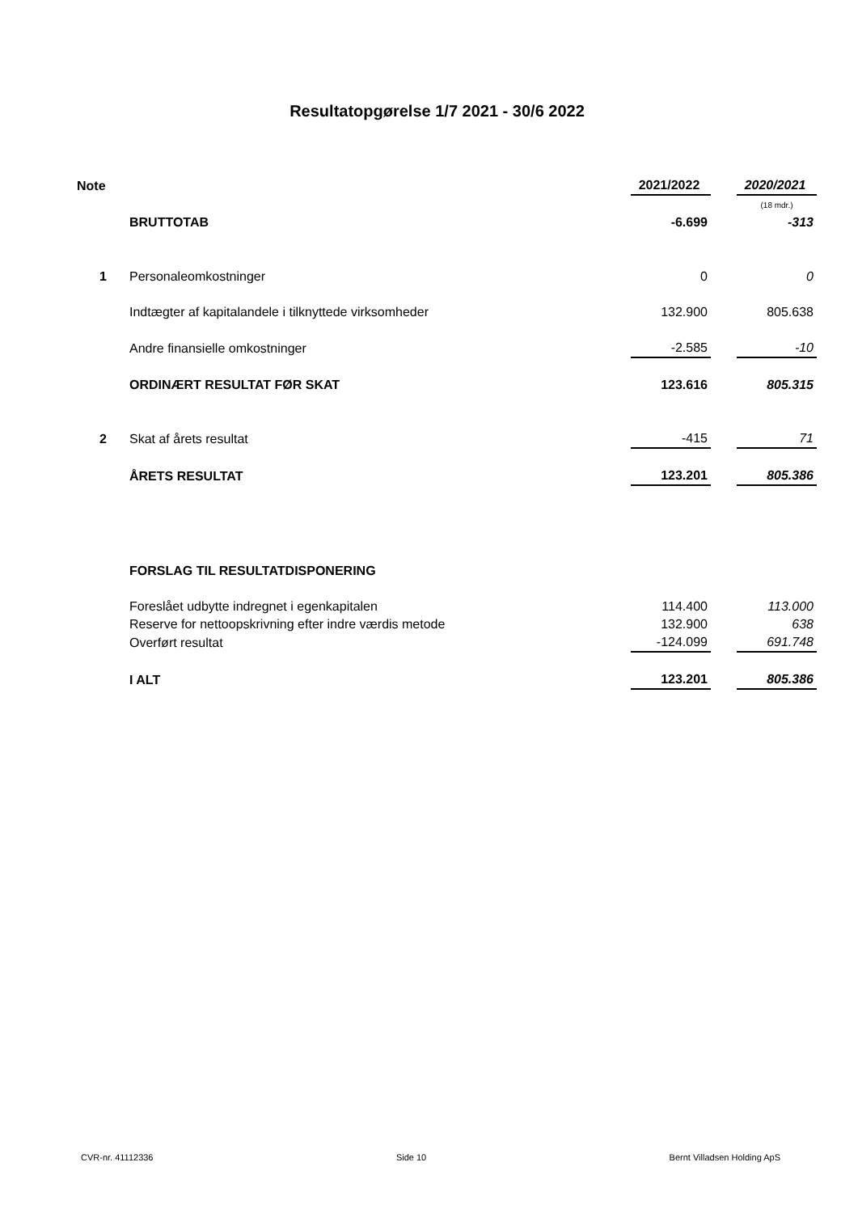Resultatopgørelse 1/7 2021 - 30/6 2022
| Note | | 2021/2022 | | 2020/2021 |
| | | | | (18 mdr.) |
| | BRUTTOTAB | -6.699 | | -313 |
| 1 | Personaleomkostninger | 0 | | 0 |
| | Indtægter af kapitalandele i tilknyttede virksomheder | 132.900 | | 805.638 |
| | Andre finansielle omkostninger | -2.585 | | -10 |
| | ORDINÆRT RESULTAT FØR SKAT | 123.616 | | 805.315 |
| 2 | Skat af årets resultat | -415 | | 71 |
| | ÅRETS RESULTAT | 123.201 | | 805.386 |
| | FORSLAG TIL RESULTATDISPONERING | | | |
| | Foreslået udbytte indregnet i egenkapitalen | 114.400 | | 113.000 |
| | Reserve for nettoopskrivning efter indre værdis metode | 132.900 | | 638 |
| | Overført resultat | -124.099 | | 691.748 |
| | I ALT | 123.201 | | 805.386 |
CVR-nr. 41112336 Side 10 Bernt Villadsen Holding ApS